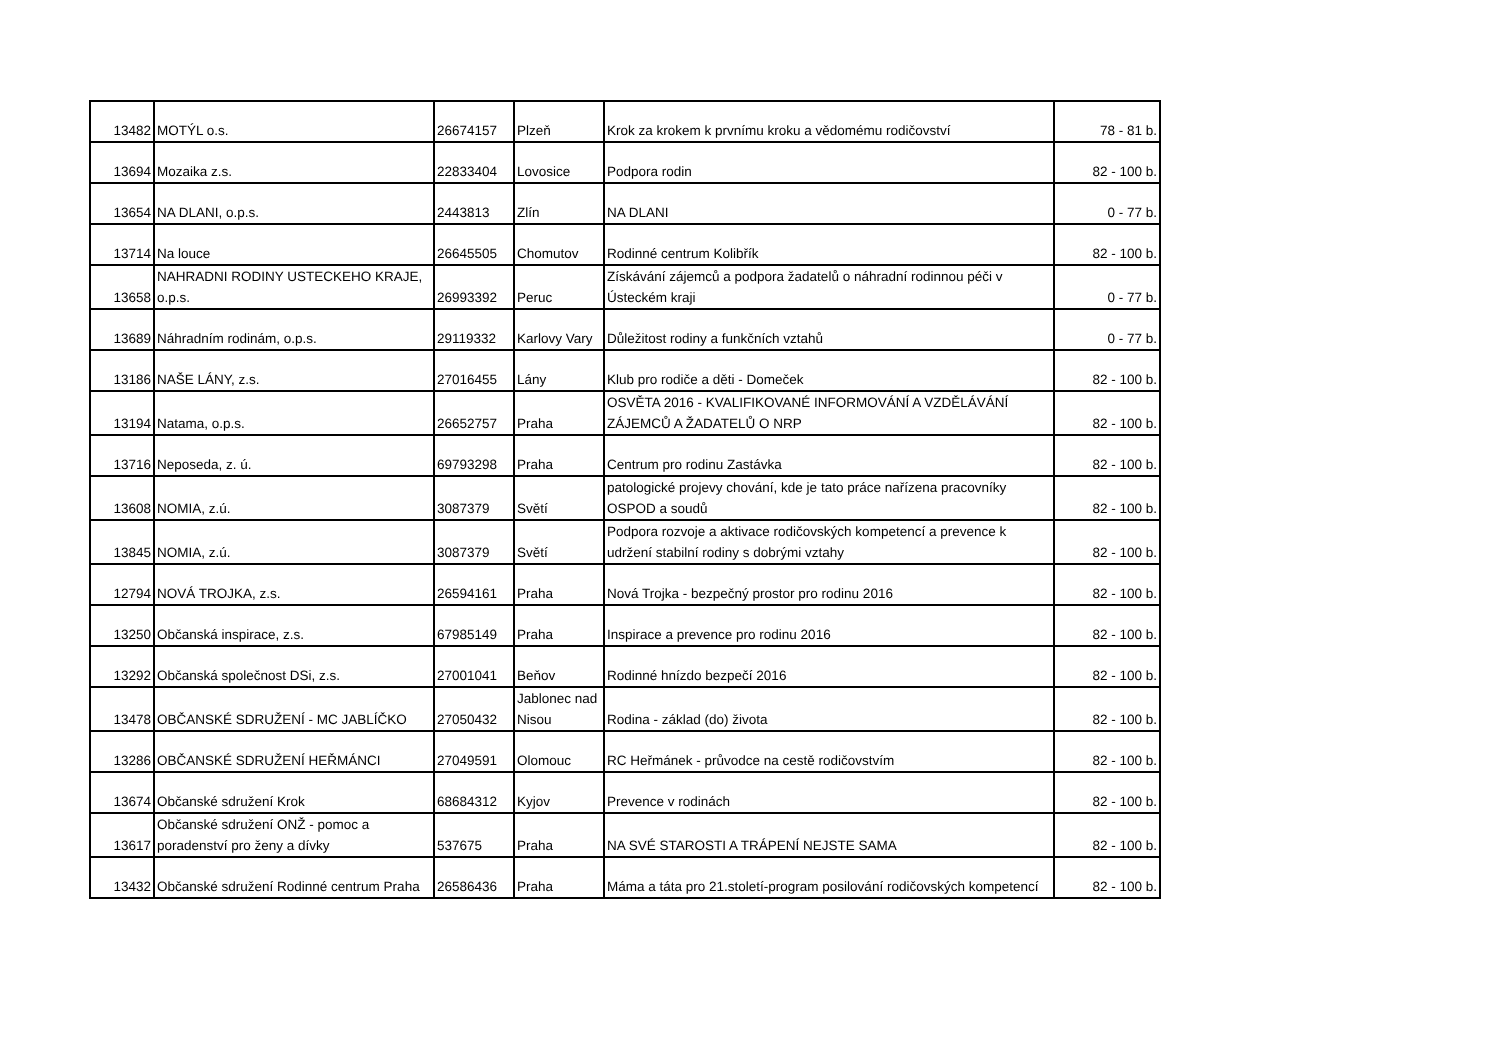| 13482 | MOTÝL o.s. | 26674157 | Plzeň | Krok za krokem k prvnímu kroku a vědomému rodičovství | 78 - 81 b. |
| 13694 | Mozaika z.s. | 22833404 | Lovosice | Podpora rodin | 82 - 100 b. |
| 13654 | NA DLANI, o.p.s. | 2443813 | Zlín | NA DLANI | 0 - 77 b. |
| 13714 | Na louce | 26645505 | Chomutov | Rodinné centrum Kolibřík | 82 - 100 b. |
| 13658 | NAHRADNI RODINY USTECKEHO KRAJE, o.p.s. | 26993392 | Peruc | Získávání zájemců a podpora žadatelů o náhradní rodinnou péči v Ústeckém kraji | 0 - 77 b. |
| 13689 | Náhradním rodinám, o.p.s. | 29119332 | Karlovy Vary | Důležitost rodiny a funkčních vztahů | 0 - 77 b. |
| 13186 | NAŠE LÁNY, z.s. | 27016455 | Lány | Klub pro rodiče a děti - Domeček | 82 - 100 b. |
| 13194 | Natama, o.p.s. | 26652757 | Praha | OSVĚTA 2016 - KVALIFIKOVANÉ INFORMOVÁNÍ A VZDĚLÁVÁNÍ ZÁJEMCŮ A ŽADATELŮ O NRP | 82 - 100 b. |
| 13716 | Neposeda, z. ú. | 69793298 | Praha | Centrum pro rodinu Zastávka | 82 - 100 b. |
| 13608 | NOMIA, z.ú. | 3087379 | Světí | patologické projevy chování, kde je tato práce nařízena pracovníky OSPOD a soudů | 82 - 100 b. |
| 13845 | NOMIA, z.ú. | 3087379 | Světí | Podpora rozvoje a aktivace rodičovských kompetencí a prevence k udržení stabilní rodiny s dobrými vztahy | 82 - 100 b. |
| 12794 | NOVÁ TROJKA, z.s. | 26594161 | Praha | Nová Trojka - bezpečný prostor pro rodinu 2016 | 82 - 100 b. |
| 13250 | Občanská inspirace, z.s. | 67985149 | Praha | Inspirace a prevence pro rodinu 2016 | 82 - 100 b. |
| 13292 | Občanská společnost DSi, z.s. | 27001041 | Beňov | Rodinné hnízdo bezpečí 2016 | 82 - 100 b. |
| 13478 | OBČANSKÉ SDRUŽENÍ - MC JABLÍČKO | 27050432 | Jablonec nad Nisou | Rodina - základ (do) života | 82 - 100 b. |
| 13286 | OBČANSKÉ SDRUŽENÍ HEŘMÁNCI | 27049591 | Olomouc | RC Heřmánek - průvodce na cestě rodičovstvím | 82 - 100 b. |
| 13674 | Občanské sdružení Krok | 68684312 | Kyjov | Prevence v rodinách | 82 - 100 b. |
| 13617 | Občanské sdružení ONŽ - pomoc a poradenství pro ženy a dívky | 537675 | Praha | NA SVÉ STAROSTI A TRÁPENÍ NEJSTE SAMA | 82 - 100 b. |
| 13432 | Občanské sdružení Rodinné centrum Praha | 26586436 | Praha | Máma a táta pro 21.století-program posilování rodičovských kompetencí | 82 - 100 b. |